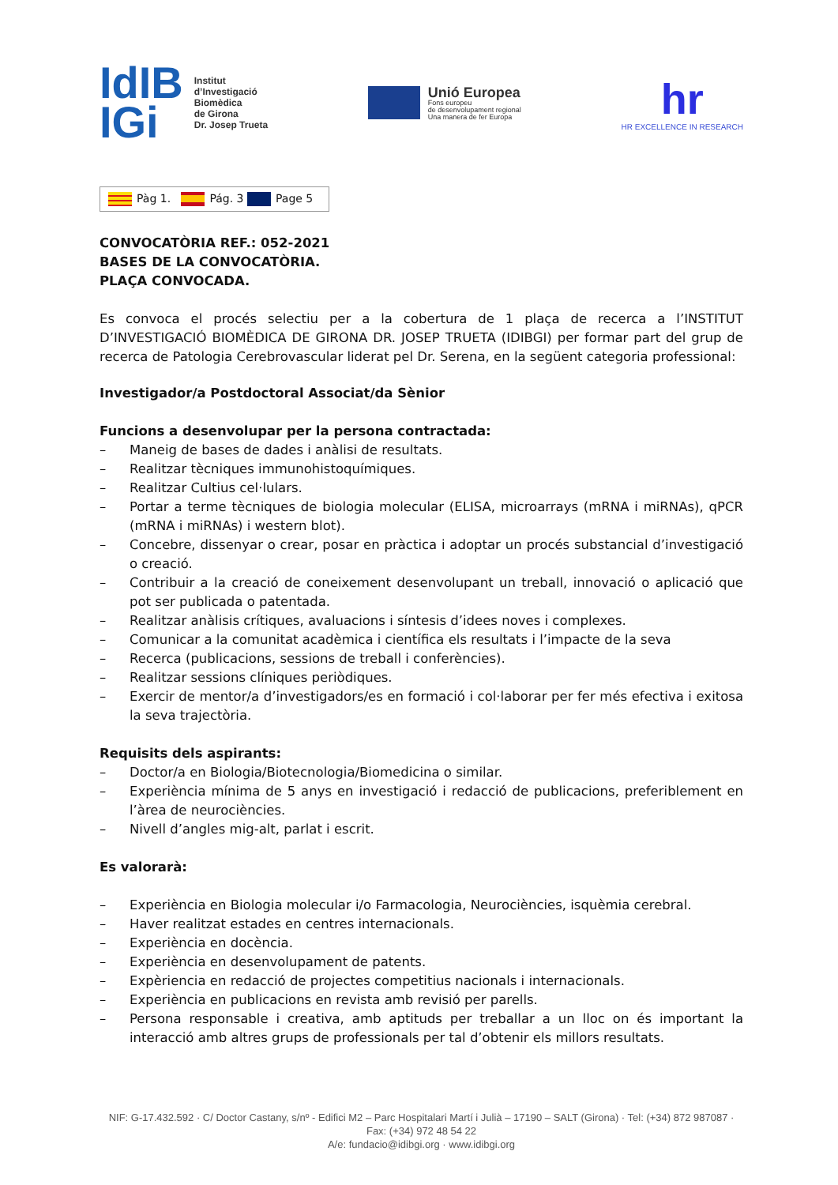IdIB
IGi
Institut
d’Investigació
Biomèdica
de Girona
Dr. Josep Trueta
Unió Europea
Fons europeu
de desenvolupament regional
Una manera de fer Europa
hr
HR EXCELLENCE IN RESEARCH
Pàg 1. Pág. 3 Page 5
CONVOCATÒRIA REF.: 052-2021
BASES DE LA CONVOCATÒRIA.
PLAÇA CONVOCADA.
Es convoca el procés selectiu per a la cobertura de 1 plaça de recerca a l’INSTITUT D’INVESTIGACIÓ BIOMÈDICA DE GIRONA DR. JOSEP TRUETA (IDIBGI) per formar part del grup de recerca de Patologia Cerebrovascular liderat pel Dr. Serena, en la següent categoria professional:
Investigador/a Postdoctoral Associat/da Sènior
Funcions a desenvolupar per la persona contractada:
– Maneig de bases de dades i anàlisi de resultats.
– Realitzar tècniques immunohistoquímiques.
– Realitzar Cultius cel·lulars.
– Portar a terme tècniques de biologia molecular (ELISA, microarrays (mRNA i miRNAs), qPCR (mRNA i miRNAs) i western blot).
– Concebre, dissenyar o crear, posar en pràctica i adoptar un procés substancial d’investigació o creació.
– Contribuir a la creació de coneixement desenvolupant un treball, innovació o aplicació que pot ser publicada o patentada.
– Realitzar anàlisis crítiques, avaluacions i síntesis d’idees noves i complexes.
– Comunicar a la comunitat acadèmica i científica els resultats i l’impacte de la seva
– Recerca (publicacions, sessions de treball i conferències).
– Realitzar sessions clíniques periòdiques.
– Exercir de mentor/a d’investigadors/es en formació i col·laborar per fer més efectiva i exitosa la seva trajectòria.
Requisits dels aspirants:
– Doctor/a en Biologia/Biotecnologia/Biomedicina o similar.
– Experiència mínima de 5 anys en investigació i redacció de publicacions, preferiblement en l’àrea de neurociències.
– Nivell d’angles mig-alt, parlat i escrit.
Es valorarà:
– Experiència en Biologia molecular i/o Farmacologia, Neurociències, isquèmia cerebral.
– Haver realitzat estades en centres internacionals.
– Experiència en docència.
– Experiència en desenvolupament de patents.
– Expèriencia en redacció de projectes competitius nacionals i internacionals.
– Experiència en publicacions en revista amb revisió per parells.
– Persona responsable i creativa, amb aptituds per treballar a un lloc on és important la interacció amb altres grups de professionals per tal d’obtenir els millors resultats.
NIF: G-17.432.592 · C/ Doctor Castany, s/nº - Edifici M2 – Parc Hospitalari Martí i Julià – 17190 – SALT (Girona) · Tel: (+34) 872 987087 · Fax: (+34) 972 48 54 22
A/e: fundacio@idibgi.org · www.idibgi.org